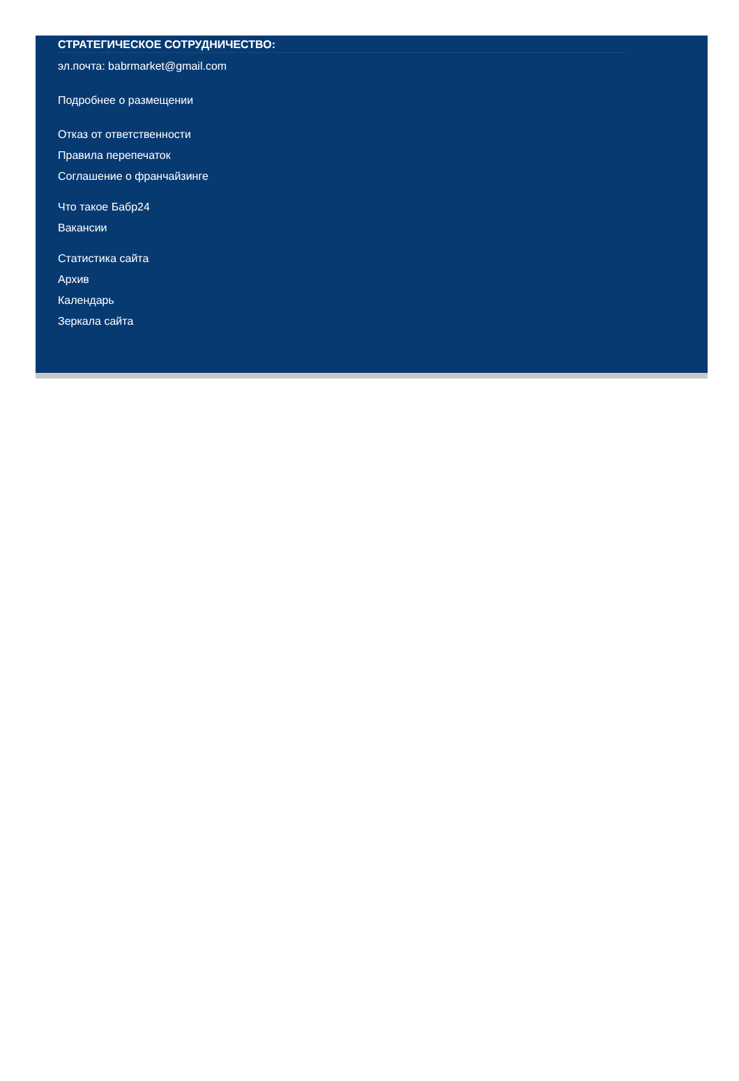СТРАТЕГИЧЕСКОЕ СОТРУДНИЧЕСТВО:
эл.почта: babrmarket@gmail.com
Подробнее о размещении
Отказ от ответственности
Правила перепечаток
Соглашение о франчайзинге
Что такое Бабр24
Вакансии
Статистика сайта
Архив
Календарь
Зеркала сайта